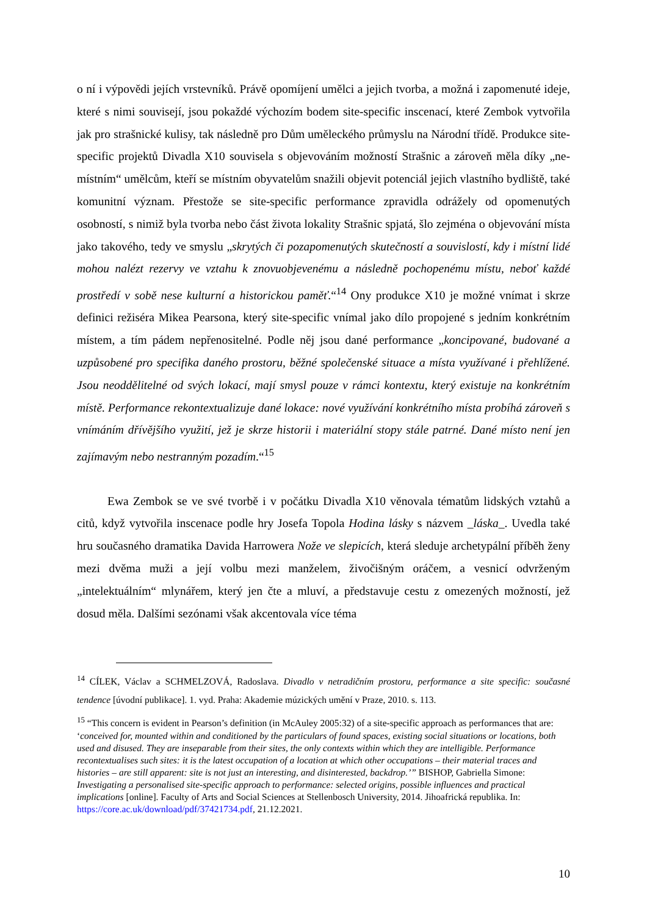o ní i výpovědi jejích vrstevníků. Právě opomíjení umělci a jejich tvorba, a možná i zapomenuté ideje, které s nimi souvisejí, jsou pokaždé výchozím bodem site-specific inscenací, které Zembok vytvořila jak pro strašnické kulisy, tak následně pro Dům uměleckého průmyslu na Národní třídě. Produkce site-specific projektů Divadla X10 souvisela s objevováním možností Strašnic a zároveň měla díky „ne-místním“ umělcům, kteří se místním obyvatelům snažili objevit potenciál jejich vlastního bydliště, také komunitní význam. Přestože se site-specific performance zpravidla odrážely od opomenutých osobností, s nimiž byla tvorba nebo část života lokality Strašnic spjatá, šlo zejména o objevování místa jako takového, tedy ve smyslu „skrytých či pozapomenutých skutečností a souvislostí, kdy i místní lidé mohou nalézt rezervy ve vztahu k znovuobjevenému a následně pochopenému místu, neboť každé prostředí v sobě nese kulturní a historickou paměť.“<sup>14</sup> Ony produkce X10 je možné vnímat i skrze definici režiséra Mikea Pearsona, který site-specific vnímal jako dílo propojené s jedním konkrétním místem, a tím pádem nepřenositelné. Podle něj jsou dané performance „koncipované, budované a uzpůsobené pro specifika daného prostoru, běžné společenské situace a místa využívané i přehlížené. Jsou neoddělitelné od svých lokací, mají smysl pouze v rámci kontextu, který existuje na konkrétním místě. Performance rekontextualizuje dané lokace: nové využívání konkrétního místa probíhá zároveň s vnímáním dřívějšího využití, jež je skrze historii i materiální stopy stále patrné. Dané místo není jen zajímavým nebo nestranným pozadím.“<sup>15</sup>
Ewa Zembok se ve své tvorbě i v počátku Divadla X10 věnovala tématům lidských vztahů a citů, když vytvořila inscenace podle hry Josefa Topola Hodina lásky s názvem _láska_. Uvedla také hru současného dramatika Davida Harrowera Nože ve slepicích, která sleduje archetypální příběh ženy mezi dvěma muži a její volbu mezi manželem, živočišným oráčem, a vesnicí odvrženým „intelektuálním“ mlynářem, který jen čte a mluví, a představuje cestu z omezených možností, jež dosud měla. Dalšími sezónami však akcentovala více téma
<sup>14</sup> CÍLEK, Václav a SCHMELZOVÁ, Radoslava. Divadlo v netradičním prostoru, performance a site specific: současné tendence [úvodní publikace]. 1. vyd. Praha: Akademie múzických umění v Praze, 2010. s. 113.
<sup>15</sup> “This concern is evident in Pearson’s definition (in McAuley 2005:32) of a site-specific approach as performances that are: ‘conceived for, mounted within and conditioned by the particulars of found spaces, existing social situations or locations, both used and disused. They are inseparable from their sites, the only contexts within which they are intelligible. Performance recontextualises such sites: it is the latest occupation of a location at which other occupations – their material traces and histories – are still apparent: site is not just an interesting, and disinterested, backdrop.’” BISHOP, Gabriella Simone: Investigating a personalised site-specific approach to performance: selected origins, possible influences and practical implications [online]. Faculty of Arts and Social Sciences at Stellenbosch University, 2014. Jihoafrická republika. In: https://core.ac.uk/download/pdf/37421734.pdf, 21.12.2021.
10